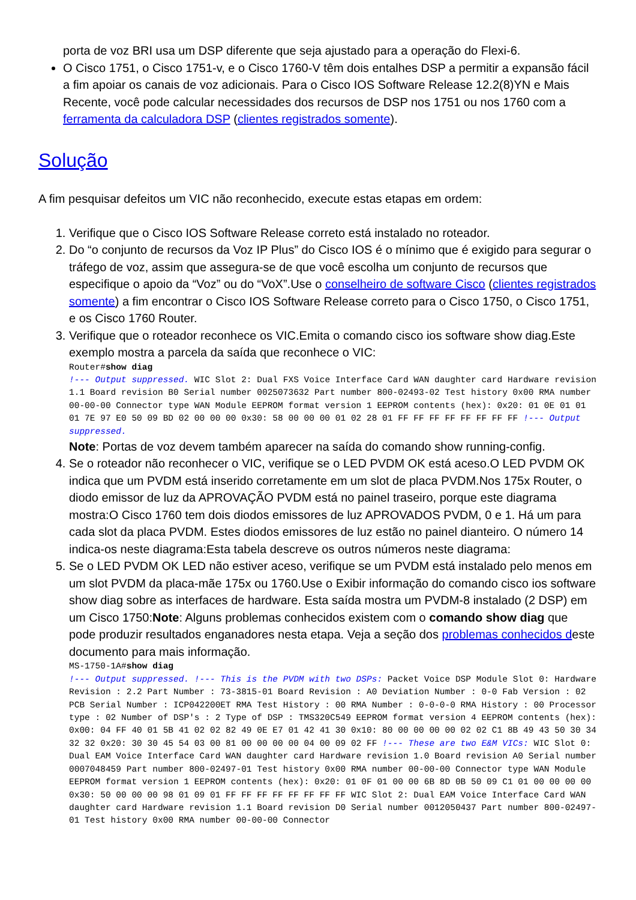porta de voz BRI usa um DSP diferente que seja ajustado para a operação do Flexi-6.
O Cisco 1751, o Cisco 1751-v, e o Cisco 1760-V têm dois entalhes DSP a permitir a expansão fácil a fim apoiar os canais de voz adicionais. Para o Cisco IOS Software Release 12.2(8)YN e Mais Recente, você pode calcular necessidades dos recursos de DSP nos 1751 ou nos 1760 com a ferramenta da calculadora DSP (clientes registrados somente).
Solução
A fim pesquisar defeitos um VIC não reconhecido, execute estas etapas em ordem:
1. Verifique que o Cisco IOS Software Release correto está instalado no roteador.
2. Do “o conjunto de recursos da Voz IP Plus” do Cisco IOS é o mínimo que é exigido para segurar o tráfego de voz, assim que assegura-se de que você escolha um conjunto de recursos que especifique o apoio da “Voz” ou do “VoX”.Use o conselheiro de software Cisco (clientes registrados somente) a fim encontrar o Cisco IOS Software Release correto para o Cisco 1750, o Cisco 1751, e os Cisco 1760 Router.
3. Verifique que o roteador reconhece os VIC.Emita o comando cisco ios software show diag.Este exemplo mostra a parcela da saída que reconhece o VIC:
Router#show diag
!--- Output suppressed. WIC Slot 2: Dual FXS Voice Interface Card WAN daughter card Hardware revision 1.1 Board revision B0 Serial number 0025073632 Part number 800-02493-02 Test history 0x00 RMA number 00-00-00 Connector type WAN Module EEPROM format version 1 EEPROM contents (hex): 0x20: 01 0E 01 01 01 7E 97 E0 50 09 BD 02 00 00 00 0x30: 58 00 00 00 01 02 28 01 FF FF FF FF FF FF FF FF !--- Output suppressed.
Note: Portas de voz devem também aparecer na saída do comando show running-config.
4. Se o roteador não reconhecer o VIC, verifique se o LED PVDM OK está aceso.O LED PVDM OK indica que um PVDM está inserido corretamente em um slot de placa PVDM.Nos 175x Router, o diodo emissor de luz da APROVAÇÃO PVDM está no painel traseiro, porque este diagrama mostra:O Cisco 1760 tem dois diodos emissores de luz APROVADOS PVDM, 0 e 1. Há um para cada slot da placa PVDM. Estes diodos emissores de luz estão no painel dianteiro. O número 14 indica-os neste diagrama:Esta tabela descreve os outros números neste diagrama:
5. Se o LED PVDM OK LED não estiver aceso, verifique se um PVDM está instalado pelo menos em um slot PVDM da placa-mãe 175x ou 1760.Use o Exibir informação do comando cisco ios software show diag sobre as interfaces de hardware. Esta saída mostra um PVDM-8 instalado (2 DSP) em um Cisco 1750:Note: Alguns problemas conhecidos existem com o comando show diag que pode produzir resultados enganadores nesta etapa. Veja a seção dos problemas conhecidos deste documento para mais informação.
MS-1750-1A#show diag
!--- Output suppressed. !--- This is the PVDM with two DSPs: Packet Voice DSP Module Slot 0: Hardware Revision : 2.2 Part Number : 73-3815-01 Board Revision : A0 Deviation Number : 0-0 Fab Version : 02 PCB Serial Number : ICP042200ET RMA Test History : 00 RMA Number : 0-0-0-0 RMA History : 00 Processor type : 02 Number of DSP's : 2 Type of DSP : TMS320C549 EEPROM format version 4 EEPROM contents (hex): 0x00: 04 FF 40 01 5B 41 02 02 82 49 0E E7 01 42 41 30 0x10: 80 00 00 00 00 02 02 C1 8B 49 43 50 30 34 32 32 0x20: 30 30 45 54 03 00 81 00 00 00 00 04 00 09 02 FF !--- These are two E&M VICs: WIC Slot 0: Dual EAM Voice Interface Card WAN daughter card Hardware revision 1.0 Board revision A0 Serial number 0007048459 Part number 800-02497-01 Test history 0x00 RMA number 00-00-00 Connector type WAN Module EEPROM format version 1 EEPROM contents (hex): 0x20: 01 0F 01 00 00 6B 8D 0B 50 09 C1 01 00 00 00 00 0x30: 50 00 00 00 98 01 09 01 FF FF FF FF FF FF FF FF WIC Slot 2: Dual EAM Voice Interface Card WAN daughter card Hardware revision 1.1 Board revision D0 Serial number 0012050437 Part number 800-02497-01 Test history 0x00 RMA number 00-00-00 Connector